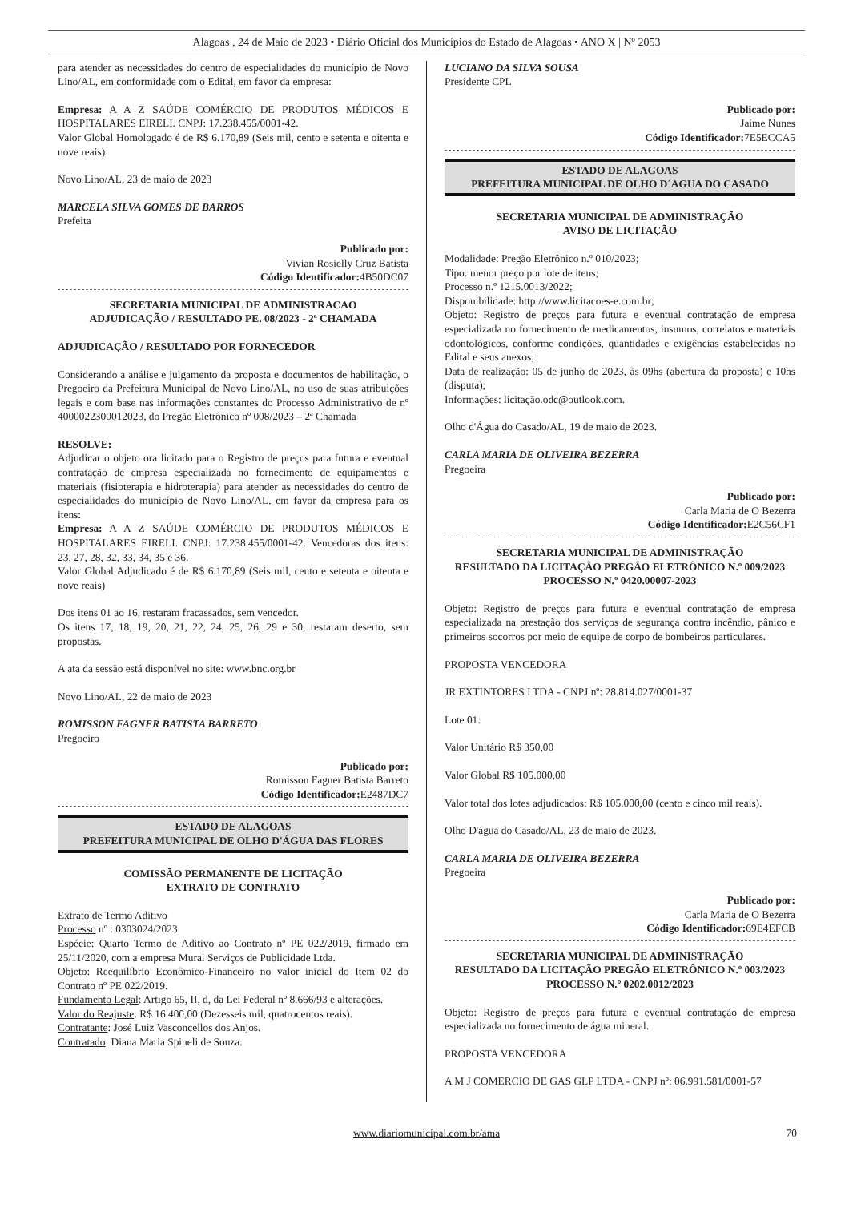Alagoas , 24 de Maio de 2023 • Diário Oficial dos Municípios do Estado de Alagoas • ANO X | Nº 2053
para atender as necessidades do centro de especialidades do município de Novo Lino/AL, em conformidade com o Edital, em favor da empresa:
Empresa: A A Z SAÚDE COMÉRCIO DE PRODUTOS MÉDICOS E HOSPITALARES EIRELI. CNPJ: 17.238.455/0001-42.
Valor Global Homologado é de R$ 6.170,89 (Seis mil, cento e setenta e oitenta e nove reais)
Novo Lino/AL, 23 de maio de 2023
MARCELA SILVA GOMES DE BARROS
Prefeita
Publicado por:
Vivian Rosielly Cruz Batista
Código Identificador: 4B50DC07
SECRETARIA MUNICIPAL DE ADMINISTRACAO
ADJUDICAÇÃO / RESULTADO PE. 08/2023 - 2ª CHAMADA
ADJUDICAÇÃO / RESULTADO POR FORNECEDOR
Considerando a análise e julgamento da proposta e documentos de habilitação, o Pregoeiro da Prefeitura Municipal de Novo Lino/AL, no uso de suas atribuições legais e com base nas informações constantes do Processo Administrativo de nº 4000022300012023, do Pregão Eletrônico nº 008/2023 – 2ª Chamada
RESOLVE:
Adjudicar o objeto ora licitado para o Registro de preços para futura e eventual contratação de empresa especializada no fornecimento de equipamentos e materiais (fisioterapia e hidroterapia) para atender as necessidades do centro de especialidades do município de Novo Lino/AL, em favor da empresa para os itens:
Empresa: A A Z SAÚDE COMÉRCIO DE PRODUTOS MÉDICOS E HOSPITALARES EIRELI. CNPJ: 17.238.455/0001-42. Vencedoras dos itens: 23, 27, 28, 32, 33, 34, 35 e 36.
Valor Global Adjudicado é de R$ 6.170,89 (Seis mil, cento e setenta e oitenta e nove reais)
Dos itens 01 ao 16, restaram fracassados, sem vencedor.
Os itens 17, 18, 19, 20, 21, 22, 24, 25, 26, 29 e 30, restaram deserto, sem propostas.
A ata da sessão está disponível no site: www.bnc.org.br
Novo Lino/AL, 22 de maio de 2023
ROMISSON FAGNER BATISTA BARRETO
Pregoeiro
Publicado por:
Romisson Fagner Batista Barreto
Código Identificador: E2487DC7
ESTADO DE ALAGOAS
PREFEITURA MUNICIPAL DE OLHO D'ÁGUA DAS FLORES
COMISSÃO PERMANENTE DE LICITAÇÃO
EXTRATO DE CONTRATO
Extrato de Termo Aditivo
Processo nº : 0303024/2023
Espécie: Quarto Termo de Aditivo ao Contrato nº PE 022/2019, firmado em 25/11/2020, com a empresa Mural Serviços de Publicidade Ltda.
Objeto: Reequilíbrio Econômico-Financeiro no valor inicial do Item 02 do Contrato nº PE 022/2019.
Fundamento Legal: Artigo 65, II, d, da Lei Federal nº 8.666/93 e alterações.
Valor do Reajuste: R$ 16.400,00 (Dezesseis mil, quatrocentos reais).
Contratante: José Luiz Vasconcellos dos Anjos.
Contratado: Diana Maria Spineli de Souza.
LUCIANO DA SILVA SOUSA
Presidente CPL
Publicado por:
Jaime Nunes
Código Identificador: 7E5ECCA5
ESTADO DE ALAGOAS
PREFEITURA MUNICIPAL DE OLHO D´AGUA DO CASADO
SECRETARIA MUNICIPAL DE ADMINISTRAÇÃO
AVISO DE LICITAÇÃO
Modalidade: Pregão Eletrônico n.º 010/2023;
Tipo: menor preço por lote de itens;
Processo n.º 1215.0013/2022;
Disponibilidade: http://www.licitacoes-e.com.br;
Objeto: Registro de preços para futura e eventual contratação de empresa especializada no fornecimento de medicamentos, insumos, correlatos e materiais odontológicos, conforme condições, quantidades e exigências estabelecidas no Edital e seus anexos;
Data de realização: 05 de junho de 2023, às 09hs (abertura da proposta) e 10hs (disputa);
Informações: licitação.odc@outlook.com.
Olho d'Água do Casado/AL, 19 de maio de 2023.
CARLA MARIA DE OLIVEIRA BEZERRA
Pregoeira
Publicado por:
Carla Maria de O Bezerra
Código Identificador: E2C56CF1
SECRETARIA MUNICIPAL DE ADMINISTRAÇÃO
RESULTADO DA LICITAÇÃO PREGÃO ELETRÔNICO N.º 009/2023 PROCESSO N.º 0420.00007-2023
Objeto: Registro de preços para futura e eventual contratação de empresa especializada na prestação dos serviços de segurança contra incêndio, pânico e primeiros socorros por meio de equipe de corpo de bombeiros particulares.
PROPOSTA VENCEDORA
JR EXTINTORES LTDA - CNPJ nº: 28.814.027/0001-37
Lote 01:
Valor Unitário R$ 350,00
Valor Global R$ 105.000,00
Valor total dos lotes adjudicados: R$ 105.000,00 (cento e cinco mil reais).
Olho D'água do Casado/AL, 23 de maio de 2023.
CARLA MARIA DE OLIVEIRA BEZERRA
Pregoeira
Publicado por:
Carla Maria de O Bezerra
Código Identificador: 69E4EFCB
SECRETARIA MUNICIPAL DE ADMINISTRAÇÃO
RESULTADO DA LICITAÇÃO PREGÃO ELETRÔNICO N.º 003/2023 PROCESSO N.º 0202.0012/2023
Objeto: Registro de preços para futura e eventual contratação de empresa especializada no fornecimento de água mineral.
PROPOSTA VENCEDORA
A M J COMERCIO DE GAS GLP LTDA - CNPJ nº: 06.991.581/0001-57
www.diariomunicipal.com.br/ama 70